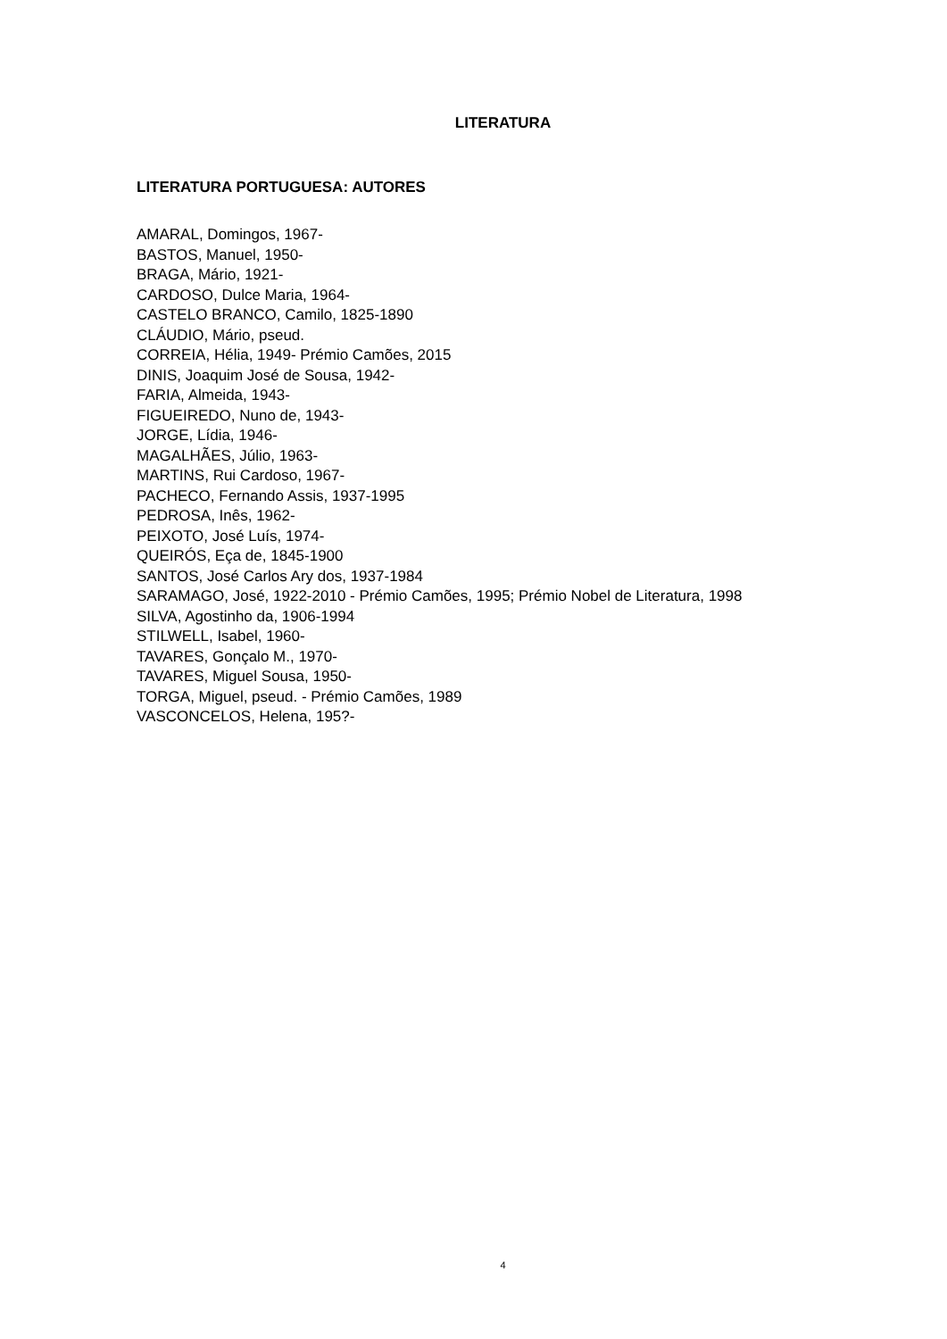LITERATURA
LITERATURA PORTUGUESA: AUTORES
AMARAL, Domingos, 1967-
BASTOS, Manuel, 1950-
BRAGA, Mário, 1921-
CARDOSO, Dulce Maria, 1964-
CASTELO BRANCO, Camilo, 1825-1890
CLÁUDIO, Mário, pseud.
CORREIA, Hélia, 1949- Prémio Camões, 2015
DINIS, Joaquim José de Sousa, 1942-
FARIA, Almeida, 1943-
FIGUEIREDO, Nuno de, 1943-
JORGE, Lídia, 1946-
MAGALHÃES, Júlio, 1963-
MARTINS, Rui Cardoso, 1967-
PACHECO, Fernando Assis, 1937-1995
PEDROSA, Inês, 1962-
PEIXOTO, José Luís, 1974-
QUEIRÓS, Eça de, 1845-1900
SANTOS, José Carlos Ary dos, 1937-1984
SARAMAGO, José, 1922-2010 - Prémio Camões, 1995; Prémio Nobel de Literatura, 1998
SILVA, Agostinho da, 1906-1994
STILWELL, Isabel, 1960-
TAVARES, Gonçalo M., 1970-
TAVARES, Miguel Sousa, 1950-
TORGA, Miguel, pseud. - Prémio Camões, 1989
VASCONCELOS, Helena, 195?-
4